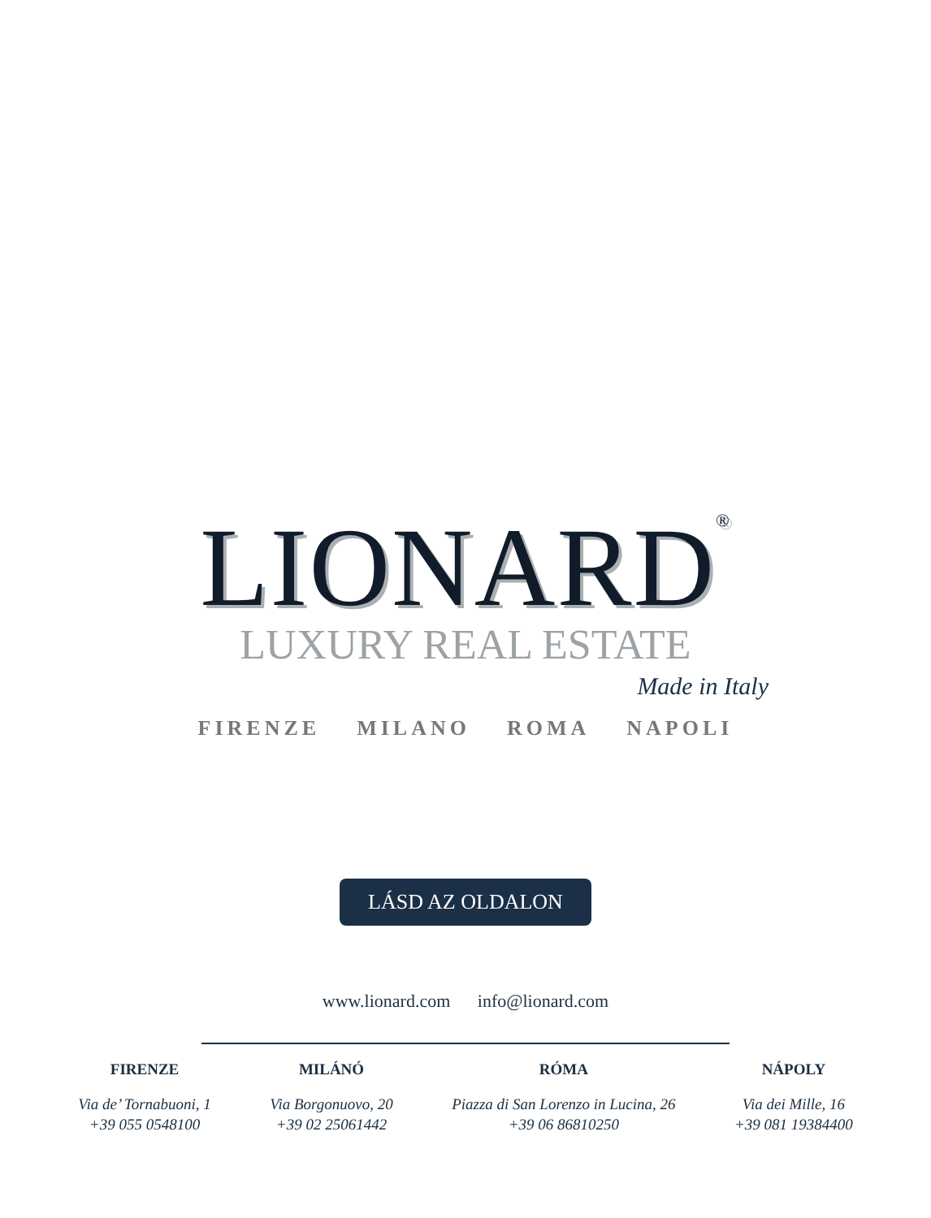LIONARD®
LUXURY REAL ESTATE
Made in Italy
FIRENZE MILANO ROMA NAPOLI
LÁSD AZ OLDALON
www.lionard.com info@lionard.com
FIRENZE
Via de’ Tornabuoni, 1
+39 055 0548100
MILÁNÓ
Via Borgonuovo, 20
+39 02 25061442
RÓMA
Piazza di San Lorenzo in Lucina, 26
+39 06 86810250
NÁPOLY
Via dei Mille, 16
+39 081 19384400